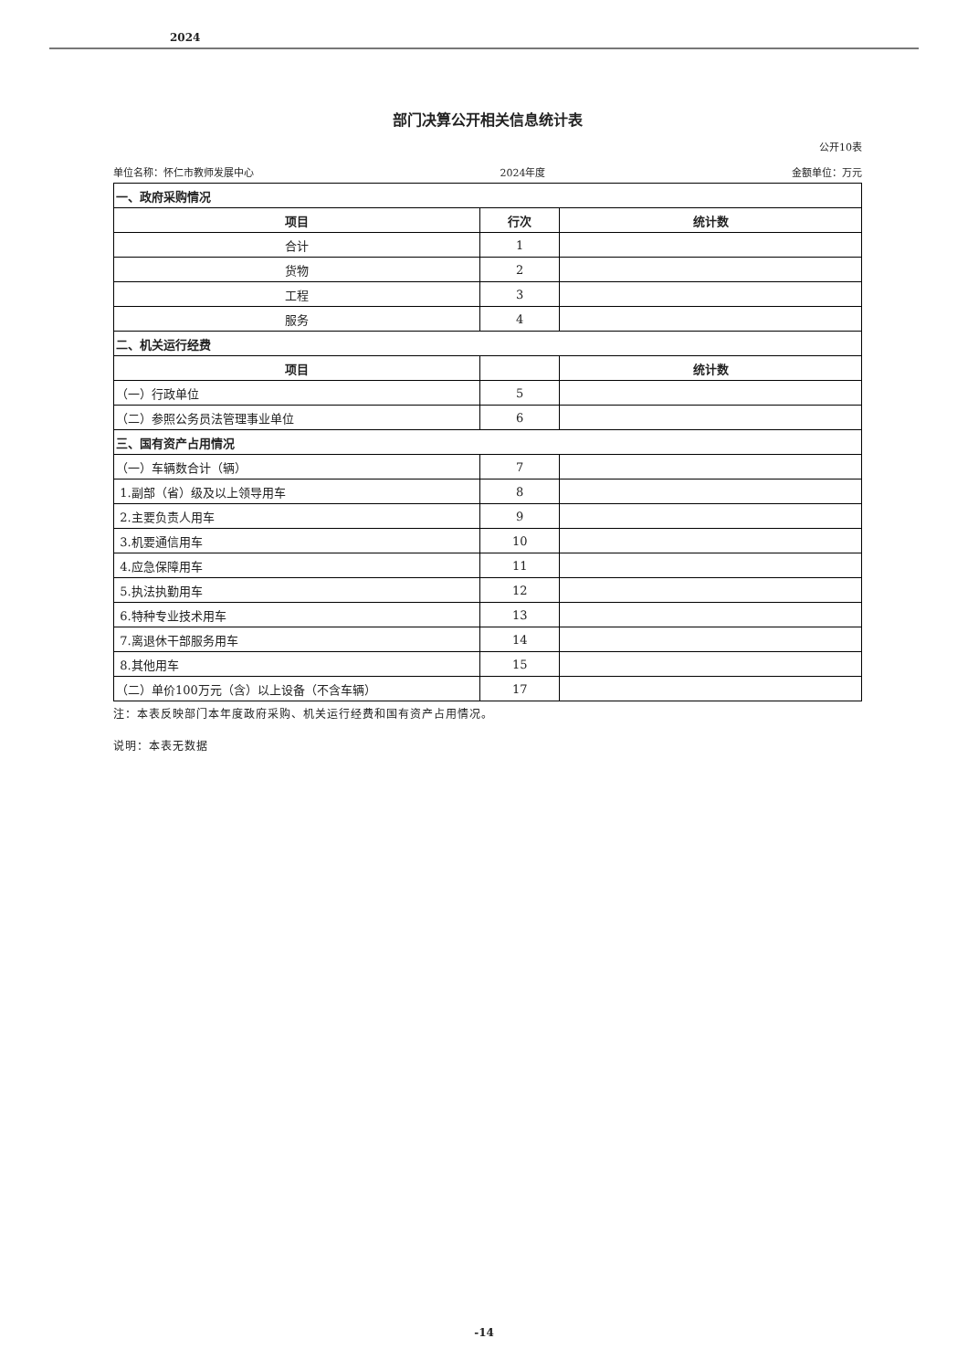2024
部门决算公开相关信息统计表
公开10表
单位名称：怀仁市教师发展中心 2024年度 金额单位：万元
| 一、政府采购情况 | | |
| 项目 | 行次 | 统计数 |
| 合计 | 1 | |
| 货物 | 2 | |
| 工程 | 3 | |
| 服务 | 4 | |
| 二、机关运行经费 | | |
| 项目 | | 统计数 |
| （一）行政单位 | 5 | |
| （二）参照公务员法管理事业单位 | 6 | |
| 三、国有资产占用情况 | | |
| （一）车辆数合计（辆） | 7 | |
| 1.副部（省）级及以上领导用车 | 8 | |
| 2.主要负责人用车 | 9 | |
| 3.机要通信用车 | 10 | |
| 4.应急保障用车 | 11 | |
| 5.执法执勤用车 | 12 | |
| 6.特种专业技术用车 | 13 | |
| 7.离退休干部服务用车 | 14 | |
| 8.其他用车 | 15 | |
| （二）单价100万元（含）以上设备（不含车辆） | 17 | |
注：本表反映部门本年度政府采购、机关运行经费和国有资产占用情况。
说明：本表无数据
-14